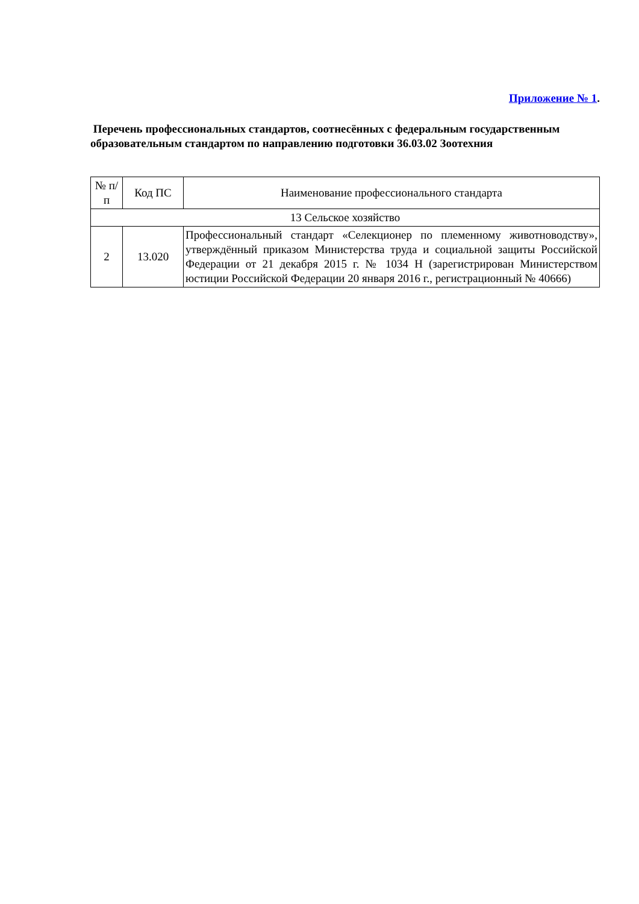Приложение № 1.
Перечень профессиональных стандартов, соотнесённых с федеральным государственным образовательным стандартом по направлению подготовки 36.03.02 Зоотехния
| № п/п | Код ПС | Наименование профессионального стандарта |
| --- | --- | --- |
| 13 Сельское хозяйство | | |
| 2 | 13.020 | Профессиональный стандарт «Селекционер по племенному животноводству», утверждённый приказом Министерства труда и социальной защиты Российской Федерации от 21 декабря 2015 г. № 1034 Н (зарегистрирован Министерством юстиции Российской Федерации 20 января 2016 г., регистрационный № 40666) |